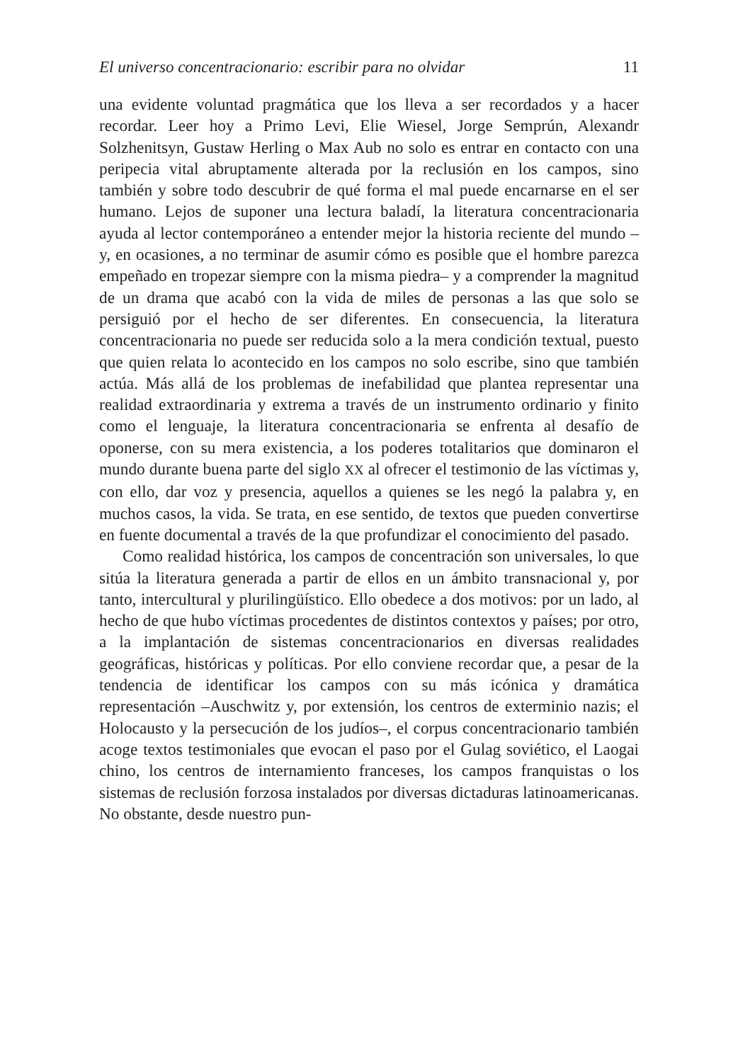El universo concentracionario: escribir para no olvidar 11
una evidente voluntad pragmática que los lleva a ser recordados y a hacer recordar. Leer hoy a Primo Levi, Elie Wiesel, Jorge Semprún, Alexandr Solzhenitsyn, Gustaw Herling o Max Aub no solo es entrar en contacto con una peripecia vital abruptamente alterada por la reclusión en los campos, sino también y sobre todo descubrir de qué forma el mal puede encarnarse en el ser humano. Lejos de suponer una lectura baladí, la literatura concentracionaria ayuda al lector contemporáneo a entender mejor la historia reciente del mundo –y, en ocasiones, a no terminar de asumir cómo es posible que el hombre parezca empeñado en tropezar siempre con la misma piedra– y a comprender la magnitud de un drama que acabó con la vida de miles de personas a las que solo se persiguió por el hecho de ser diferentes. En consecuencia, la literatura concentracionaria no puede ser reducida solo a la mera condición textual, puesto que quien relata lo acontecido en los campos no solo escribe, sino que también actúa. Más allá de los problemas de inefabilidad que plantea representar una realidad extraordinaria y extrema a través de un instrumento ordinario y finito como el lenguaje, la literatura concentracionaria se enfrenta al desafío de oponerse, con su mera existencia, a los poderes totalitarios que dominaron el mundo durante buena parte del siglo XX al ofrecer el testimonio de las víctimas y, con ello, dar voz y presencia, aquellos a quienes se les negó la palabra y, en muchos casos, la vida. Se trata, en ese sentido, de textos que pueden convertirse en fuente documental a través de la que profundizar el conocimiento del pasado.
Como realidad histórica, los campos de concentración son universales, lo que sitúa la literatura generada a partir de ellos en un ámbito transnacional y, por tanto, intercultural y plurilingüístico. Ello obedece a dos motivos: por un lado, al hecho de que hubo víctimas procedentes de distintos contextos y países; por otro, a la implantación de sistemas concentracionarios en diversas realidades geográficas, históricas y políticas. Por ello conviene recordar que, a pesar de la tendencia de identificar los campos con su más icónica y dramática representación –Auschwitz y, por extensión, los centros de exterminio nazis; el Holocausto y la persecución de los judíos–, el corpus concentracionario también acoge textos testimoniales que evocan el paso por el Gulag soviético, el Laogai chino, los centros de internamiento franceses, los campos franquistas o los sistemas de reclusión forzosa instalados por diversas dictaduras latinoamericanas. No obstante, desde nuestro pun-